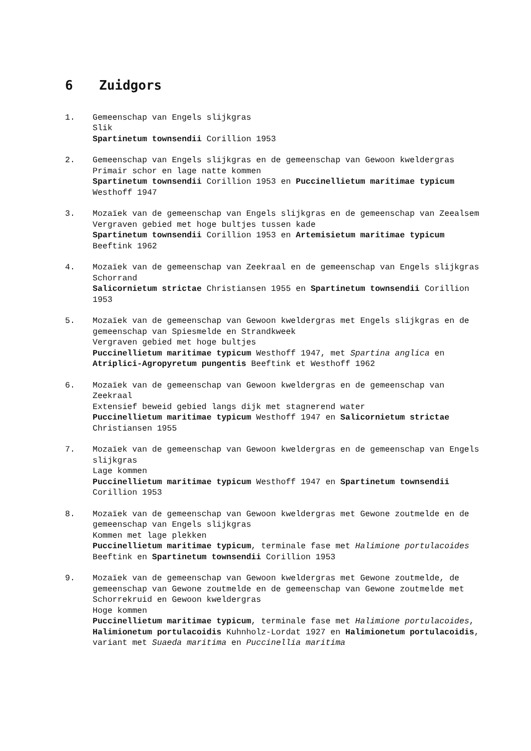6 Zuidgors
1. Gemeenschap van Engels slijkgras
Slik
Spartinetum townsendii Corillion 1953
2. Gemeenschap van Engels slijkgras en de gemeenschap van Gewoon kweldergras
Primair schor en lage natte kommen
Spartinetum townsendii Corillion 1953 en Puccinellietum maritimae typicum Westhoff 1947
3. Mozaïek van de gemeenschap van Engels slijkgras en de gemeenschap van Zeealsem
Vergraven gebied met hoge bultjes tussen kade
Spartinetum townsendii Corillion 1953 en Artemisietum maritimae typicum Beeftink 1962
4. Mozaïek van de gemeenschap van Zeekraal en de gemeenschap van Engels slijkgras
Schorrand
Salicornietum strictae Christiansen 1955 en Spartinetum townsendii Corillion 1953
5. Mozaïek van de gemeenschap van Gewoon kweldergras met Engels slijkgras en de gemeenschap van Spiesmelde en Strandkweek
Vergraven gebied met hoge bultjes
Puccinellietum maritimae typicum Westhoff 1947, met Spartina anglica en Atriplici-Agropyretum pungentis Beeftink et Westhoff 1962
6. Mozaïek van de gemeenschap van Gewoon kweldergras en de gemeenschap van Zeekraal
Extensief beweid gebied langs dijk met stagnerend water
Puccinellietum maritimae typicum Westhoff 1947 en Salicornietum strictae Christiansen 1955
7. Mozaïek van de gemeenschap van Gewoon kweldergras en de gemeenschap van Engels slijkgras
Lage kommen
Puccinellietum maritimae typicum Westhoff 1947 en Spartinetum townsendii Corillion 1953
8. Mozaïek van de gemeenschap van Gewoon kweldergras met Gewone zoutmelde en de gemeenschap van Engels slijkgras
Kommen met lage plekken
Puccinellietum maritimae typicum, terminale fase met Halimione portulacoides Beeftink en Spartinetum townsendii Corillion 1953
9. Mozaïek van de gemeenschap van Gewoon kweldergras met Gewone zoutmelde, de gemeenschap van Gewone zoutmelde en de gemeenschap van Gewone zoutmelde met Schorrekruid en Gewoon kweldergras
Hoge kommen
Puccinellietum maritimae typicum, terminale fase met Halimione portulacoides, Halimionetum portulacoidis Kuhnholz-Lordat 1927 en Halimionetum portulacoidis, variant met Suaeda maritima en Puccinellia maritima